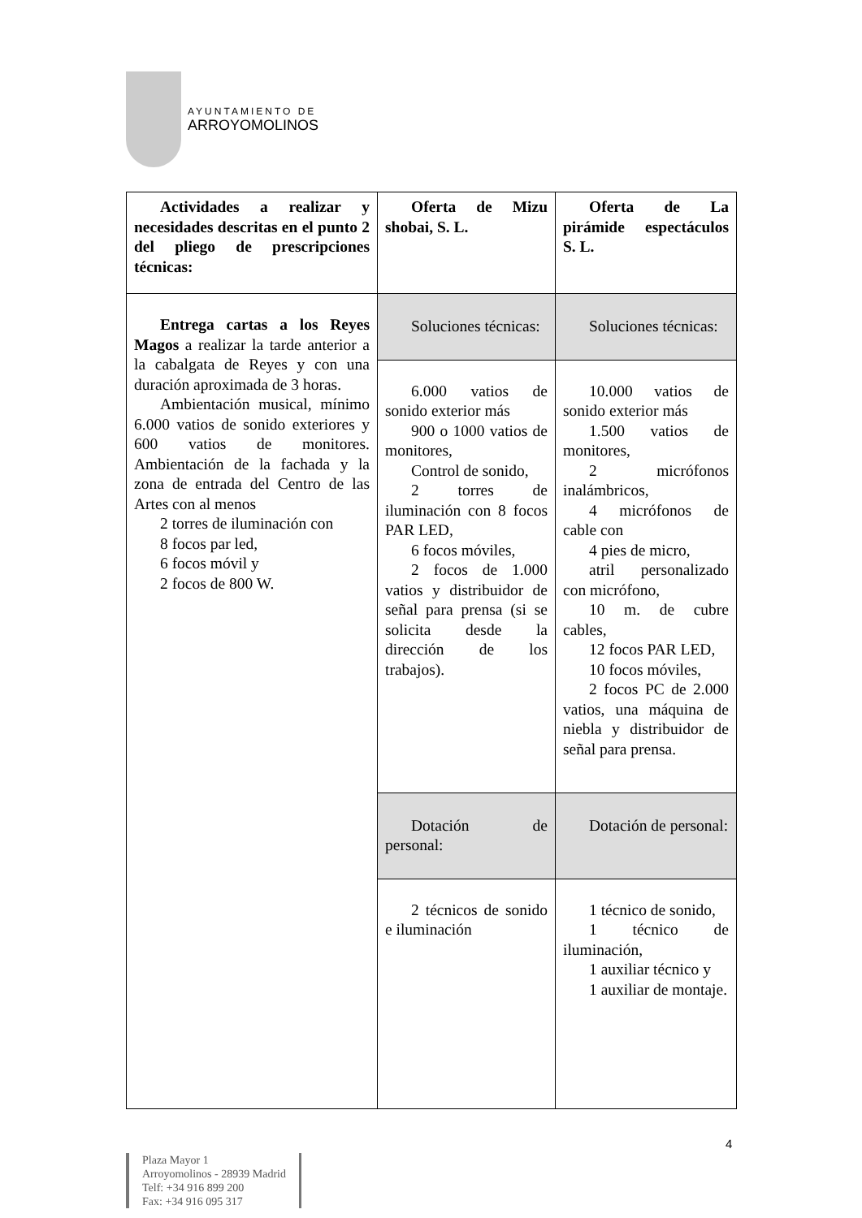AYUNTAMIENTO DE
ARROYOMOLINOS
| Actividades a realizar y necesidades descritas en el punto 2 del pliego de prescripciones técnicas: | Oferta de Mizu shobai, S. L. | Oferta de La pirámide espectáculos S. L. |
| --- | --- | --- |
| Entrega cartas a los Reyes Magos a realizar la tarde anterior a la cabalgata de Reyes y con una duración aproximada de 3 horas. Ambientación musical, mínimo 6.000 vatios de sonido exteriores y 600 vatios de monitores. Ambientación de la fachada y la zona de entrada del Centro de las Artes con al menos 2 torres de iluminación con 8 focos par led, 6 focos móvil y 2 focos de 800 W. | Soluciones técnicas: | Soluciones técnicas: |
| | 6.000 vatios de sonido exterior más 900 o 1000 vatios de monitores, Control de sonido, 2 torres de iluminación con 8 focos PAR LED, 6 focos móviles, 2 focos de 1.000 vatios y distribuidor de señal para prensa (si se solicita desde la dirección de los trabajos). | 10.000 vatios de sonido exterior más 1.500 vatios de monitores, 2 micrófonos inalámbricos, 4 micrófonos de cable con 4 pies de micro, atril personalizado con micrófono, 10 m. de cubre cables, 12 focos PAR LED, 10 focos móviles, 2 focos PC de 2.000 vatios, una máquina de niebla y distribuidor de señal para prensa. |
| | Dotación de personal: | Dotación de personal: |
| | 2 técnicos de sonido e iluminación | 1 técnico de sonido, 1 técnico de iluminación, 1 auxiliar técnico y 1 auxiliar de montaje. |
4
Plaza Mayor 1
Arroyomolinos - 28939 Madrid
Telf: +34 916 899 200
Fax: +34 916 095 317